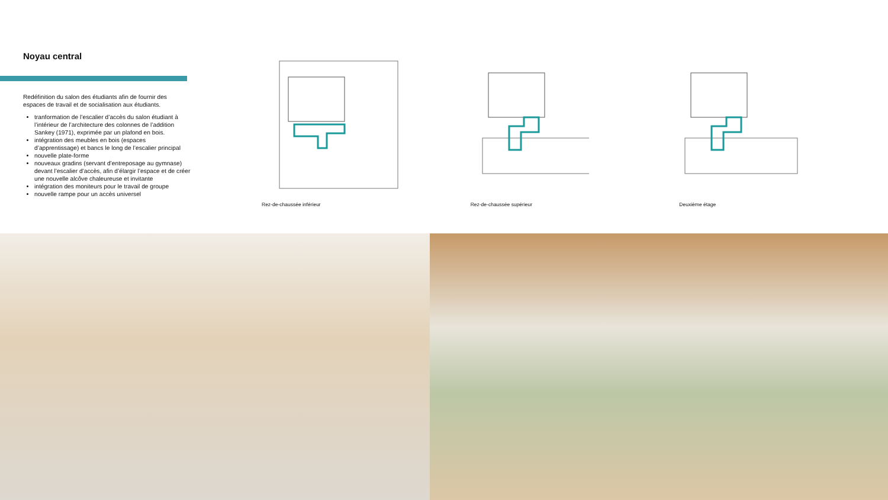Noyau central
Redéfinition du salon des étudiants afin de fournir des espaces de travail et de socialisation aux étudiants.
tranformation de l’escalier d’accès du salon étudiant à l’intérieur de l’architecture des colonnes de l’addition Sankey (1971), exprimée par un plafond en bois.
intégration des meubles en bois (espaces d’apprentissage) et bancs le long de l’escalier principal
nouvelle plate-forme
nouveaux gradins (servant d’entreposage au gymnase) devant l’escalier d’accès, afin d’élargir l’espace et de créer une nouvelle alcôve chaleureuse et invitante
intégration des moniteurs pour le travail de groupe
nouvelle rampe pour un accès universel
Rez-de-chaussée inférieur Rez-de-chaussée supérieur Deuxième étage